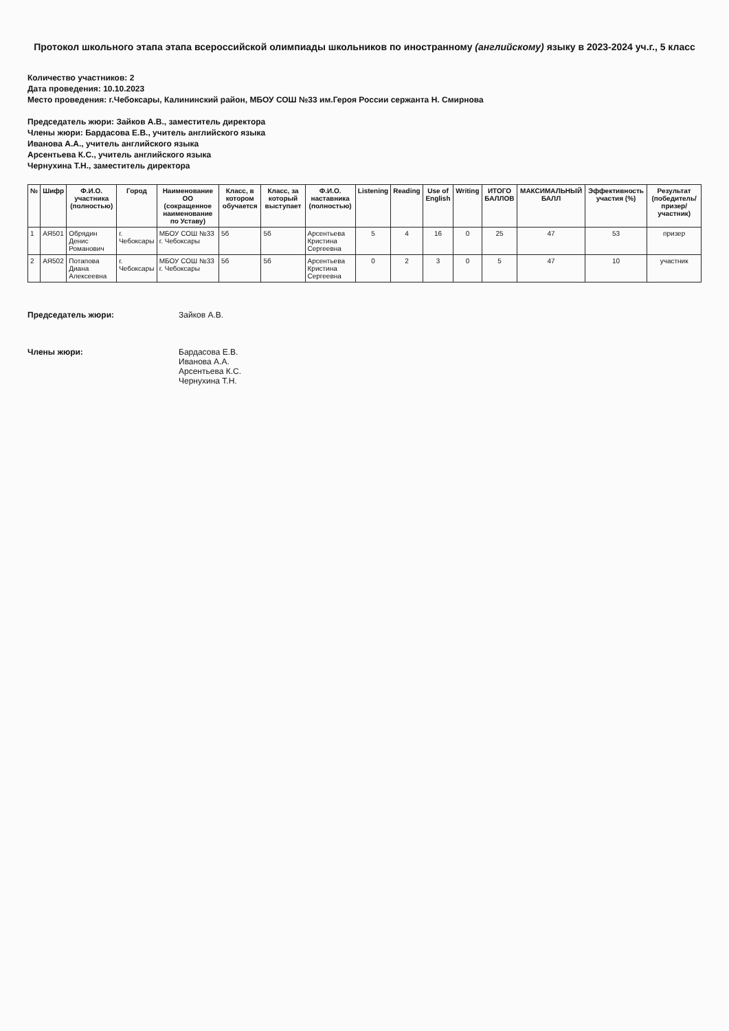Протокол школьного этапа этапа всероссийской олимпиады школьников по иностранному (английскому) языку в 2023-2024 уч.г., 5 класс
Количество участников: 2
Дата проведения: 10.10.2023
Место проведения: г.Чебоксары, Калининский район, МБОУ СОШ №33 им.Героя России сержанта Н. Смирнова
Председатель жюри: Зайков А.В., заместитель директора
Члены жюри: Бардасова Е.В., учитель английского языка
Иванова А.А., учитель английского языка
Арсентьева К.С., учитель английского языка
Чернухина Т.Н., заместитель директора
| № | Шифр | Ф.И.О. участника (полностью) | Город | Наименование ОО (сокращенное наименование по Уставу) | Класс, в котором обучается | Класс, за который выступает | Ф.И.О. наставника (полностью) | Listening | Reading | Use of English | Writing | ИТОГО БАЛЛОВ | МАКСИМАЛЬНЫЙ БАЛЛ | Эффективность участия (%) | Результат (победитель/призер/участник) |
| --- | --- | --- | --- | --- | --- | --- | --- | --- | --- | --- | --- | --- | --- | --- | --- |
| 1 | АЯ501 | Обрядин Денис Романович | г. Чебоксары | МБОУ СОШ №33 г. Чебоксары | 5б | 5б | Арсентьева Кристина Сергеевна | 5 | 4 | 16 | 0 | 25 | 47 | 53 | призер |
| 2 | АЯ502 | Потапова Диана Алексеевна | г. Чебоксары | МБОУ СОШ №33 г. Чебоксары | 5б | 5б | Арсентьева Кристина Сергеевна | 0 | 2 | 3 | 0 | 5 | 47 | 10 | участник |
Председатель жюри: Зайков А.В.
Члены жюри: Бардасова Е.В.
Иванова А.А.
Арсентьева К.С.
Чернухина Т.Н.